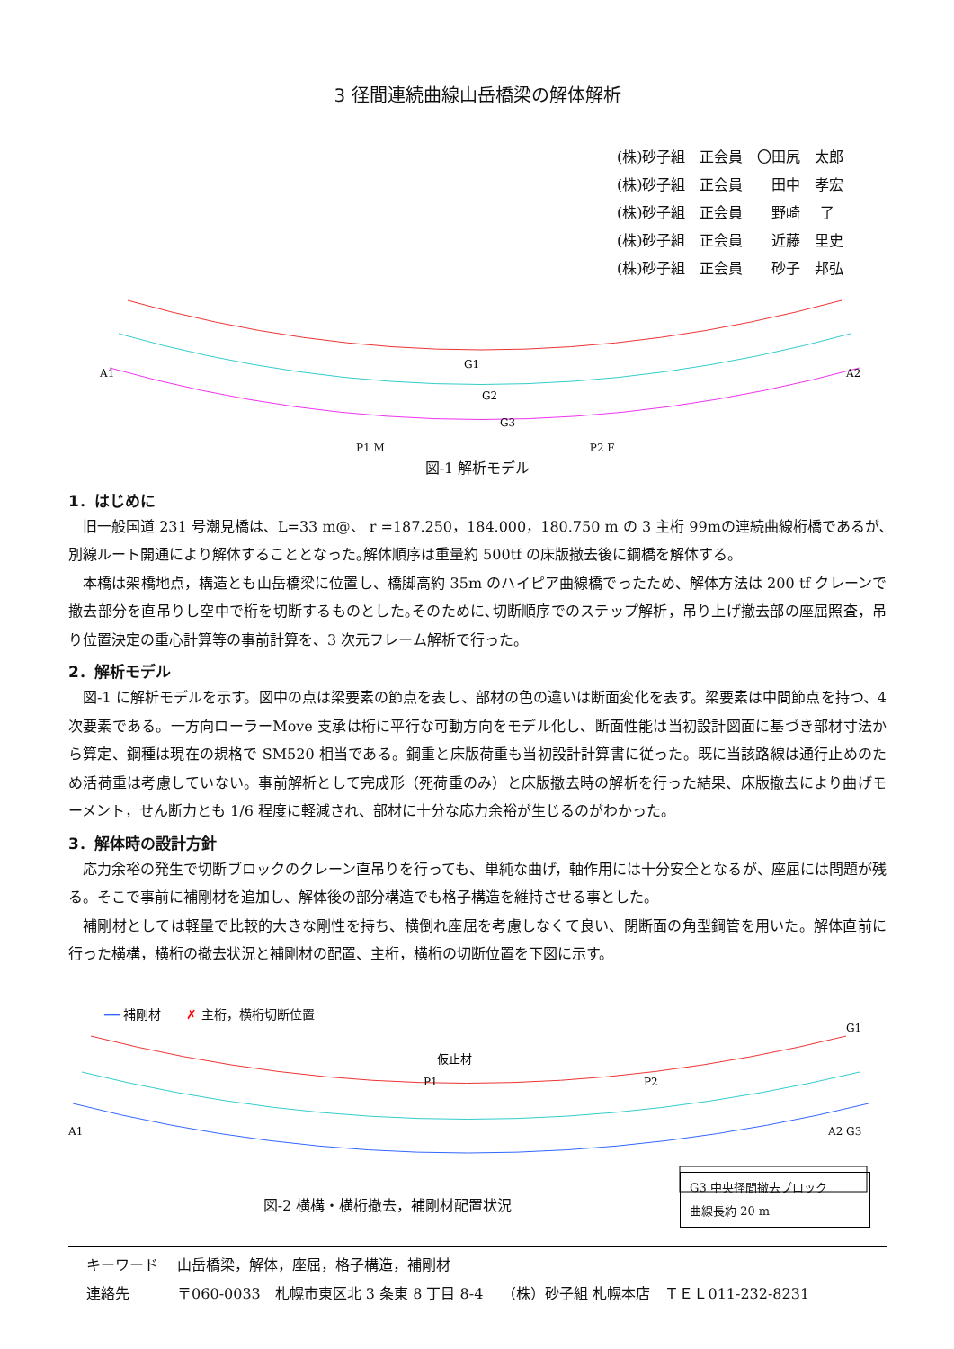3 径間連続曲線山岳橋梁の解体解析
(株)砂子組　正会員　〇田尻　太郎
(株)砂子組　正会員　　田中　孝宏
(株)砂子組　正会員　　野崎　 了
(株)砂子組　正会員　　近藤　里史
(株)砂子組　正会員　　砂子　邦弘
A1
G1
G2
G3
A2
P1 M　　　　　　　　　　　　　　　　　　　P2 F
図-1 解析モデル
1．はじめに
旧一般国道 231 号潮見橋は、L=33 m@、 r =187.250，184.000，180.750 m の 3 主桁 99mの連続曲線桁橋であるが､別線ルート開通により解体することとなった｡解体順序は重量約 500tf の床版撤去後に鋼橋を解体する。
本橋は架橋地点，構造とも山岳橋梁に位置し、橋脚高約 35m のハイピア曲線橋でったため、解体方法は 200 tf クレーンで撤去部分を直吊りし空中で桁を切断するものとした｡そのために､切断順序でのステップ解析，吊り上げ撤去部の座屈照査，吊り位置決定の重心計算等の事前計算を、3 次元フレーム解析で行った。
2．解析モデル
図-1 に解析モデルを示す。図中の点は梁要素の節点を表し、部材の色の違いは断面変化を表す。梁要素は中間節点を持つ、4 次要素である。一方向ローラーMove 支承は桁に平行な可動方向をモデル化し、断面性能は当初設計図面に基づき部材寸法から算定、鋼種は現在の規格で SM520 相当である。鋼重と床版荷重も当初設計計算書に従った。既に当該路線は通行止めのため活荷重は考慮していない。事前解析として完成形（死荷重のみ）と床版撤去時の解析を行った結果、床版撤去により曲げモーメント，せん断力とも 1/6 程度に軽減され、部材に十分な応力余裕が生じるのがわかった。
3．解体時の設計方針
応力余裕の発生で切断ブロックのクレーン直吊りを行っても、単純な曲げ，軸作用には十分安全となるが、座屈には問題が残る。そこで事前に補剛材を追加し、解体後の部分構造でも格子構造を維持させる事とした。
補剛材としては軽量で比較的大きな剛性を持ち、横倒れ座屈を考慮しなくて良い、閉断面の角型鋼管を用いた。解体直前に行った横構，横桁の撤去状況と補剛材の配置、主桁，横桁の切断位置を下図に示す。
━━ 補剛材　　✗ 主桁，横桁切断位置
A1
仮止材
G1
A2 G3
P1
P2
G3 中央径間撤去ブロック
曲線長約 20 m
図-2 横構・横桁撤去，補剛材配置状況
キーワード　 山岳橋梁，解体，座屈，格子構造，補剛材
連絡先　　　 〒060-0033　札幌市東区北 3 条東 8 丁目 8-4　 （株）砂子組 札幌本店　ＴＥＬ011-232-8231